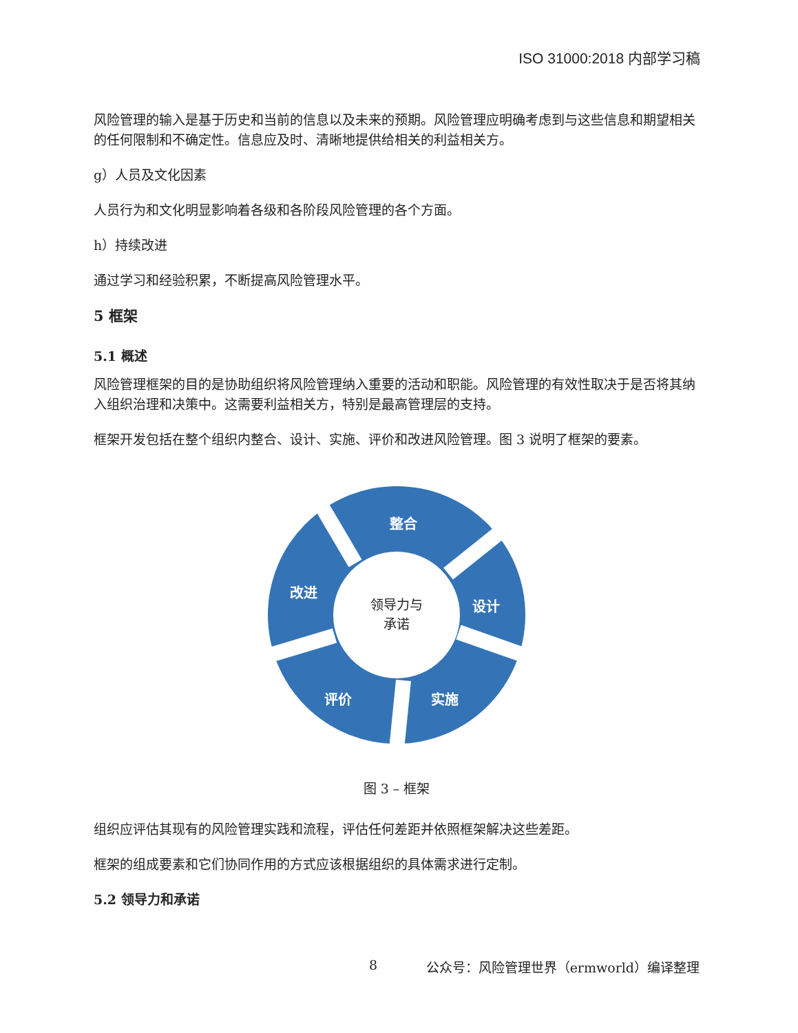ISO 31000:2018 内部学习稿
风险管理的输入是基于历史和当前的信息以及未来的预期。风险管理应明确考虑到与这些信息和期望相关的任何限制和不确定性。信息应及时、清晰地提供给相关的利益相关方。
g）人员及文化因素
人员行为和文化明显影响着各级和各阶段风险管理的各个方面。
h）持续改进
通过学习和经验积累，不断提高风险管理水平。
5 框架
5.1 概述
风险管理框架的目的是协助组织将风险管理纳入重要的活动和职能。风险管理的有效性取决于是否将其纳入组织治理和决策中。这需要利益相关方，特别是最高管理层的支持。
框架开发包括在整个组织内整合、设计、实施、评价和改进风险管理。图 3 说明了框架的要素。
整合
设计
实施
评价
改进
领导力与
承诺
图 3 – 框架
组织应评估其现有的风险管理实践和流程，评估任何差距并依照框架解决这些差距。
框架的组成要素和它们协同作用的方式应该根据组织的具体需求进行定制。
5.2 领导力和承诺
8 公众号：风险管理世界（ermworld）编译整理